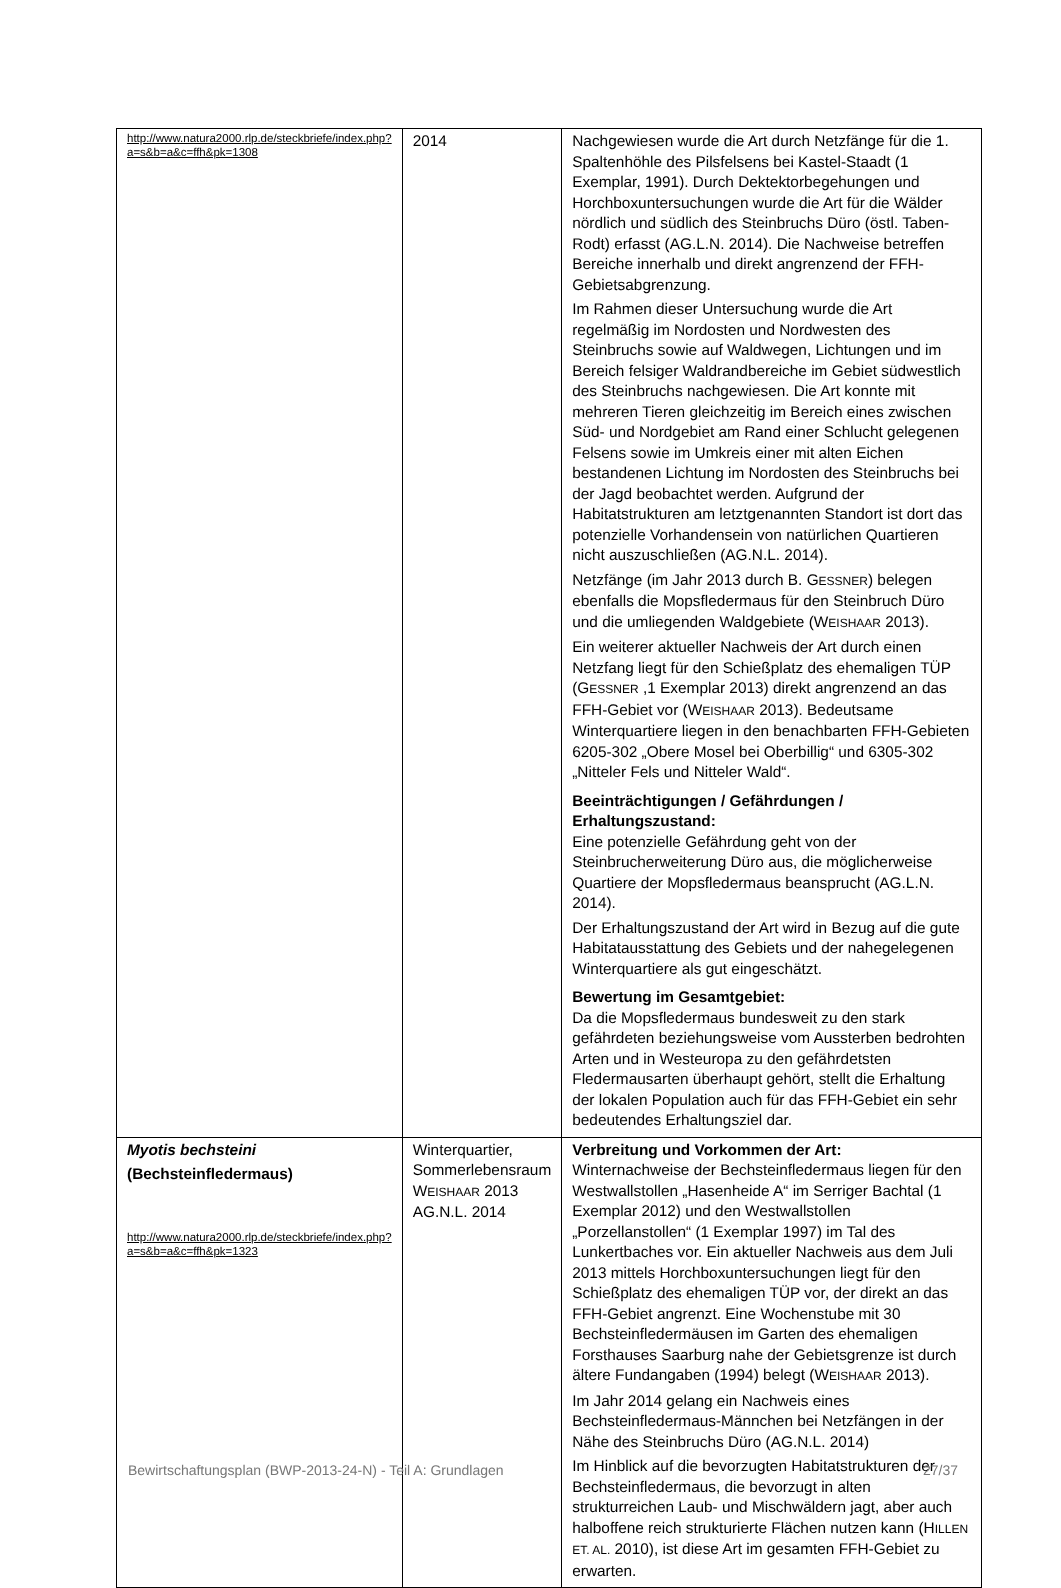| http://www.natura2000.rlp.de/steckbriefe/index.php?a=s&b=a&c=ffh&pk=1308 | 2014 | Nachgewiesen wurde die Art durch Netzfänge für die 1. Spaltenhöhle des Pilsfelsens bei Kastel-Staadt (1 Exemplar, 1991). Durch Dektektorbegehungen und Horchboxuntersuchungen wurde die Art für die Wälder nördlich und südlich des Steinbruchs Düro (östl. Taben-Rodt) erfasst (AG.L.N. 2014). Die Nachweise betreffen Bereiche innerhalb und direkt angrenzend der FFH-Gebietsabgrenzung. Im Rahmen dieser Untersuchung wurde die Art regelmäßig im Nordosten und Nordwesten des Steinbruchs sowie auf Waldwegen, Lichtungen und im Bereich felsiger Waldrandbereiche im Gebiet südwestlich des Steinbruchs nachgewiesen. Die Art konnte mit mehreren Tieren gleichzeitig im Bereich eines zwischen Süd- und Nordgebiet am Rand einer Schlucht gelegenen Felsens sowie im Umkreis einer mit alten Eichen bestandenen Lichtung im Nordosten des Steinbruchs bei der Jagd beobachtet werden. Aufgrund der Habitatstrukturen am letztgenannten Standort ist dort das potenzielle Vorhandensein von natürlichen Quartieren nicht auszuschließen (AG.N.L. 2014). Netzfänge (im Jahr 2013 durch B. G ESSNER ) belegen ebenfalls die Mopsfledermaus für den Steinbruch Düro und die umliegenden Waldgebiete (W EISHAAR 2013). Ein weiterer aktueller Nachweis der Art durch einen Netzfang liegt für den Schießplatz des ehemaligen TÜP (G ESSNER ,1 Exemplar 2013) direkt angrenzend an das FFH-Gebiet vor (W EISHAAR 2013). Bedeutsame Winterquartiere liegen in den benachbarten FFH-Gebieten 6205-302 „Obere Mosel bei Oberbillig“ und 6305-302 „Nitteler Fels und Nitteler Wald“. Beeinträchtigungen / Gefährdungen / Erhaltungszustand: Eine potenzielle Gefährdung geht von der Steinbrucherweiterung Düro aus, die möglicherweise Quartiere der Mopsfledermaus beansprucht (AG.L.N. 2014). Der Erhaltungszustand der Art wird in Bezug auf die gute Habitatausstattung des Gebiets und der nahegelegenen Winterquartiere als gut eingeschätzt. Bewertung im Gesamtgebiet: Da die Mopsfledermaus bundesweit zu den stark gefährdeten beziehungsweise vom Aussterben bedrohten Arten und in Westeuropa zu den gefährdetsten Fledermausarten überhaupt gehört, stellt die Erhaltung der lokalen Population auch für das FFH-Gebiet ein sehr bedeutendes Erhaltungsziel dar. |
| Myotis bechsteini (Bechsteinfledermaus) http://www.natura2000.rlp.de/steckbriefe/index.php?a=s&b=a&c=ffh&pk=1323 | Winterquartier, Sommerlebensraum W EISHAAR 2013 AG.N.L. 2014 | Verbreitung und Vorkommen der Art: Winternachweise der Bechsteinfledermaus liegen für den Westwallstollen „Hasenheide A“ im Serriger Bachtal (1 Exemplar 2012) und den Westwallstollen „Porzellanstollen“ (1 Exemplar 1997) im Tal des Lunkertbaches vor. Ein aktueller Nachweis aus dem Juli 2013 mittels Horchboxuntersuchungen liegt für den Schießplatz des ehemaligen TÜP vor, der direkt an das FFH-Gebiet angrenzt. Eine Wochenstube mit 30 Bechsteinfledermäusen im Garten des ehemaligen Forsthauses Saarburg nahe der Gebietsgrenze ist durch ältere Fundangaben (1994) belegt (W EISHAAR 2013). Im Jahr 2014 gelang ein Nachweis eines Bechsteinfledermaus-Männchen bei Netzfängen in der Nähe des Steinbruchs Düro (AG.N.L. 2014) Im Hinblick auf die bevorzugten Habitatstrukturen der Bechsteinfledermaus, die bevorzugt in alten strukturreichen Laub- und Mischwäldern jagt, aber auch halboffene reich strukturierte Flächen nutzen kann (H ILLEN ET. AL. 2010), ist diese Art im gesamten FFH-Gebiet zu erwarten. |
Bewirtschaftungsplan (BWP-2013-24-N) - Teil A: Grundlagen 27/37